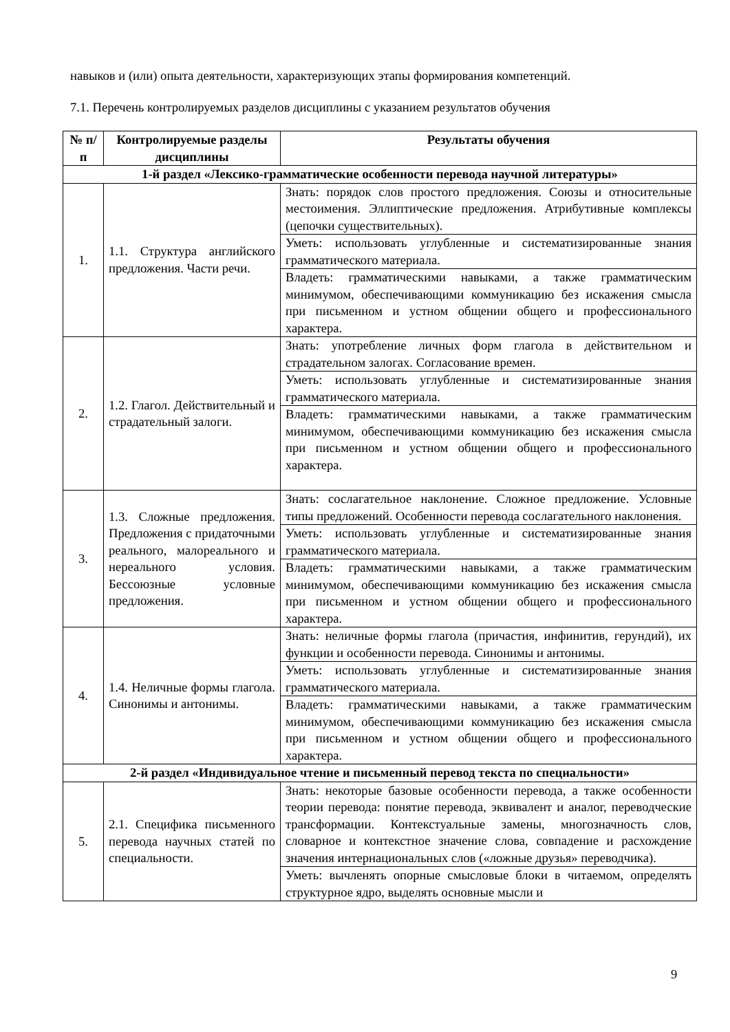навыков и (или) опыта деятельности, характеризующих этапы формирования компетенций.
7.1. Перечень контролируемых разделов дисциплины с указанием результатов обучения
| № п/п | Контролируемые разделы дисциплины | Результаты обучения |
| --- | --- | --- |
| 1-й раздел «Лексико-грамматические особенности перевода научной литературы» | | |
| 1. | 1.1. Структура английского предложения. Части речи. | Знать: порядок слов простого предложения. Союзы и относительные местоимения. Эллиптические предложения. Атрибутивные комплексы (цепочки существительных). |
| | | Уметь: использовать углубленные и систематизированные знания грамматического материала. |
| | | Владеть: грамматическими навыками, а также грамматическим минимумом, обеспечивающими коммуникацию без искажения смысла при письменном и устном общении общего и профессионального характера. |
| 2. | 1.2. Глагол. Действительный и страдательный залоги. | Знать: употребление личных форм глагола в действительном и страдательном залогах. Согласование времен. |
| | | Уметь: использовать углубленные и систематизированные знания грамматического материала. |
| | | Владеть: грамматическими навыками, а также грамматическим минимумом, обеспечивающими коммуникацию без искажения смысла при письменном и устном общении общего и профессионального характера. |
| 3. | 1.3. Сложные предложения. Предложения с придаточными реального, малореального и нереального условия. Бессоюзные условные предложения. | Знать: сослагательное наклонение. Сложное предложение. Условные типы предложений. Особенности перевода сослагательного наклонения. |
| | | Уметь: использовать углубленные и систематизированные знания грамматического материала. |
| | | Владеть: грамматическими навыками, а также грамматическим минимумом, обеспечивающими коммуникацию без искажения смысла при письменном и устном общении общего и профессионального характера. |
| 4. | 1.4. Неличные формы глагола. Синонимы и антонимы. | Знать: неличные формы глагола (причастия, инфинитив, герундий), их функции и особенности перевода. Синонимы и антонимы. |
| | | Уметь: использовать углубленные и систематизированные знания грамматического материала. |
| | | Владеть: грамматическими навыками, а также грамматическим минимумом, обеспечивающими коммуникацию без искажения смысла при письменном и устном общении общего и профессионального характера. |
| 2-й раздел «Индивидуальное чтение и письменный перевод текста по специальности» | | |
| 5. | 2.1. Специфика письменного перевода научных статей по специальности. | Знать: некоторые базовые особенности перевода, а также особенности теории перевода: понятие перевода, эквивалент и аналог, переводческие трансформации. Контекстуальные замены, многозначность слов, словарное и контекстное значение слова, совпадение и расхождение значения интернациональных слов («ложные друзья» переводчика). |
| | | Уметь: вычленять опорные смысловые блоки в читаемом, определять структурное ядро, выделять основные мысли и |
9